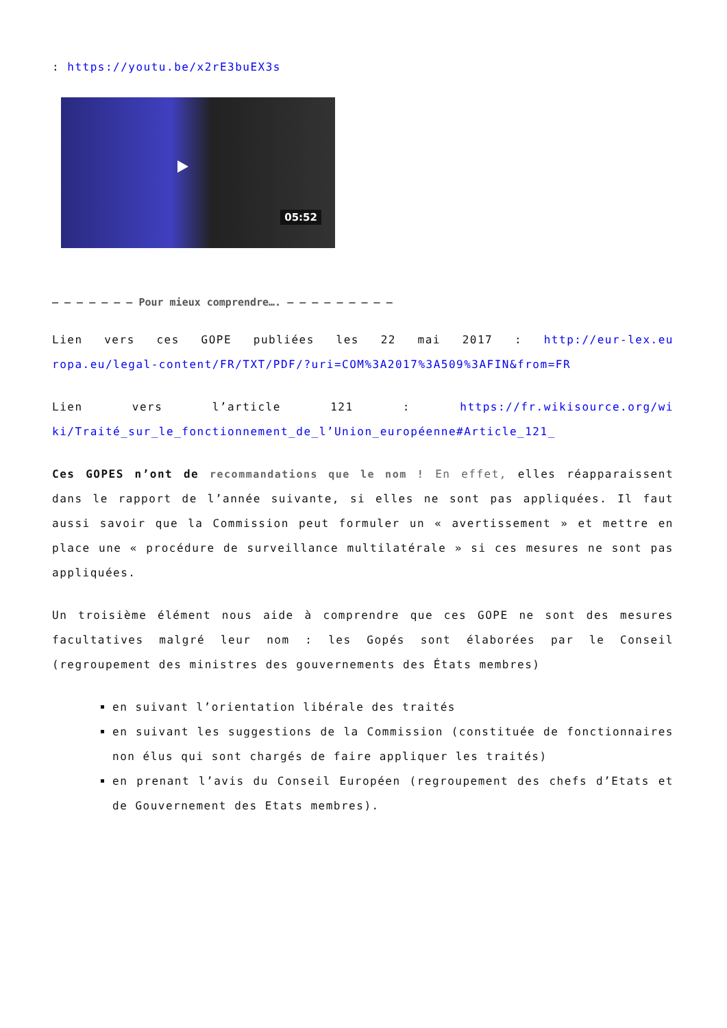: https://youtu.be/x2rE3buEX3s
05:52
– – – – – – – Pour mieux comprendre…. – – – – – – – – –
Lien vers ces GOPE publiées les 22 mai 2017 : http://eur-lex.europa.eu/legal-content/FR/TXT/PDF/?uri=COM%3A2017%3A509%3AFIN&from=FR
Lien vers l’article 121 : https://fr.wikisource.org/wiki/Traité_sur_le_fonctionnement_de_l’Union_européenne#Article_121_
Ces GOPES n’ont de recommandations que le nom ! En effet, elles réapparaissent dans le rapport de l’année suivante, si elles ne sont pas appliquées. Il faut aussi savoir que la Commission peut formuler un « avertissement » et mettre en place une « procédure de surveillance multilatérale » si ces mesures ne sont pas appliquées.
Un troisième élément nous aide à comprendre que ces GOPE ne sont des mesures facultatives malgré leur nom : les Gopés sont élaborées par le Conseil (regroupement des ministres des gouvernements des États membres)
en suivant l’orientation libérale des traités
en suivant les suggestions de la Commission (constituée de fonctionnaires non élus qui sont chargés de faire appliquer les traités)
en prenant l’avis du Conseil Européen (regroupement des chefs d’Etats et de Gouvernement des Etats membres).